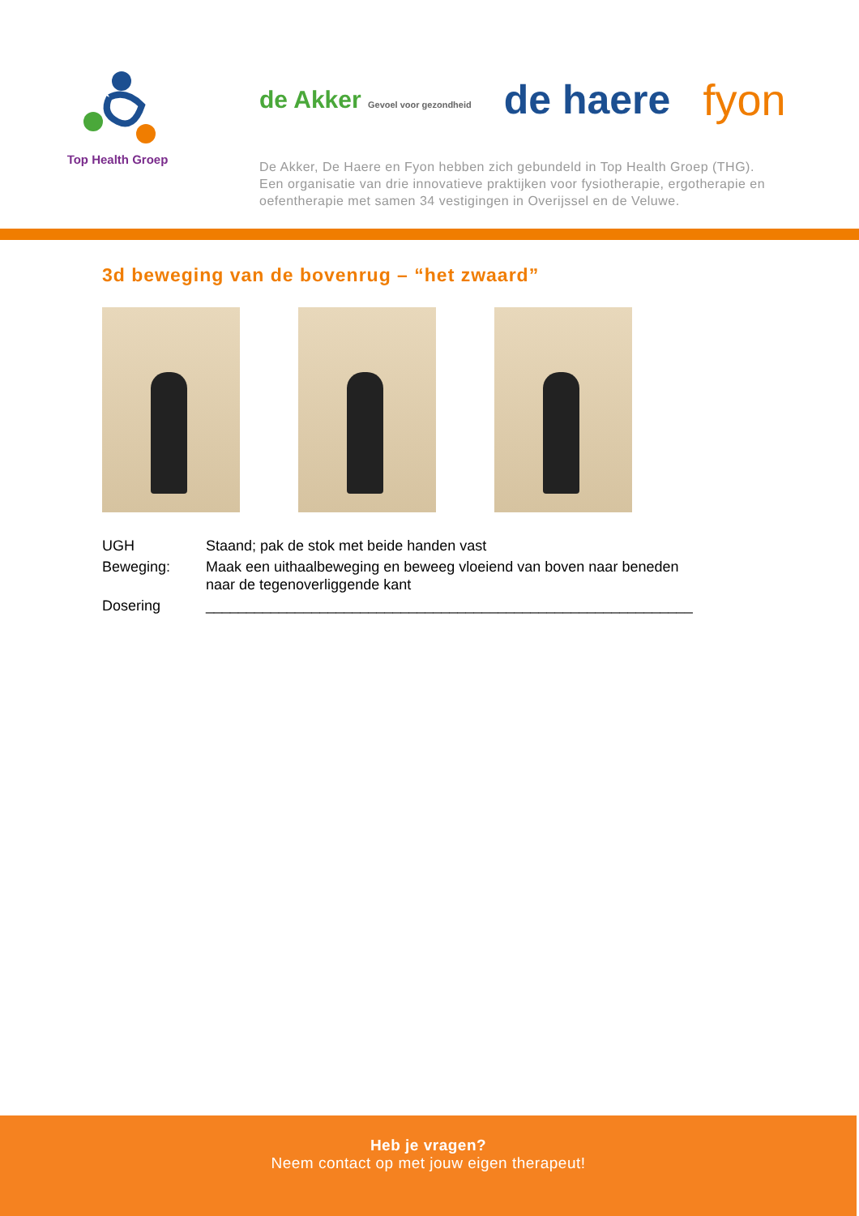Top Health Groep
de Akker Gevoel voor gezondheid de haere fyon
De Akker, De Haere en Fyon hebben zich gebundeld in Top Health Groep (THG).
Een organisatie van drie innovatieve praktijken voor fysiotherapie, ergotherapie en
oefentherapie met samen 34 vestigingen in Overijssel en de Veluwe.
3d beweging van de bovenrug – “het zwaard”
| UGH | Staand; pak de stok met beide handen vast |
| Beweging: | Maak een uithaalbeweging en beweeg vloeiend van boven naar beneden naar de tegenoverliggende kant |
| Dosering | ____________________________________________________________ |
Heb je vragen?
Neem contact op met jouw eigen therapeut!